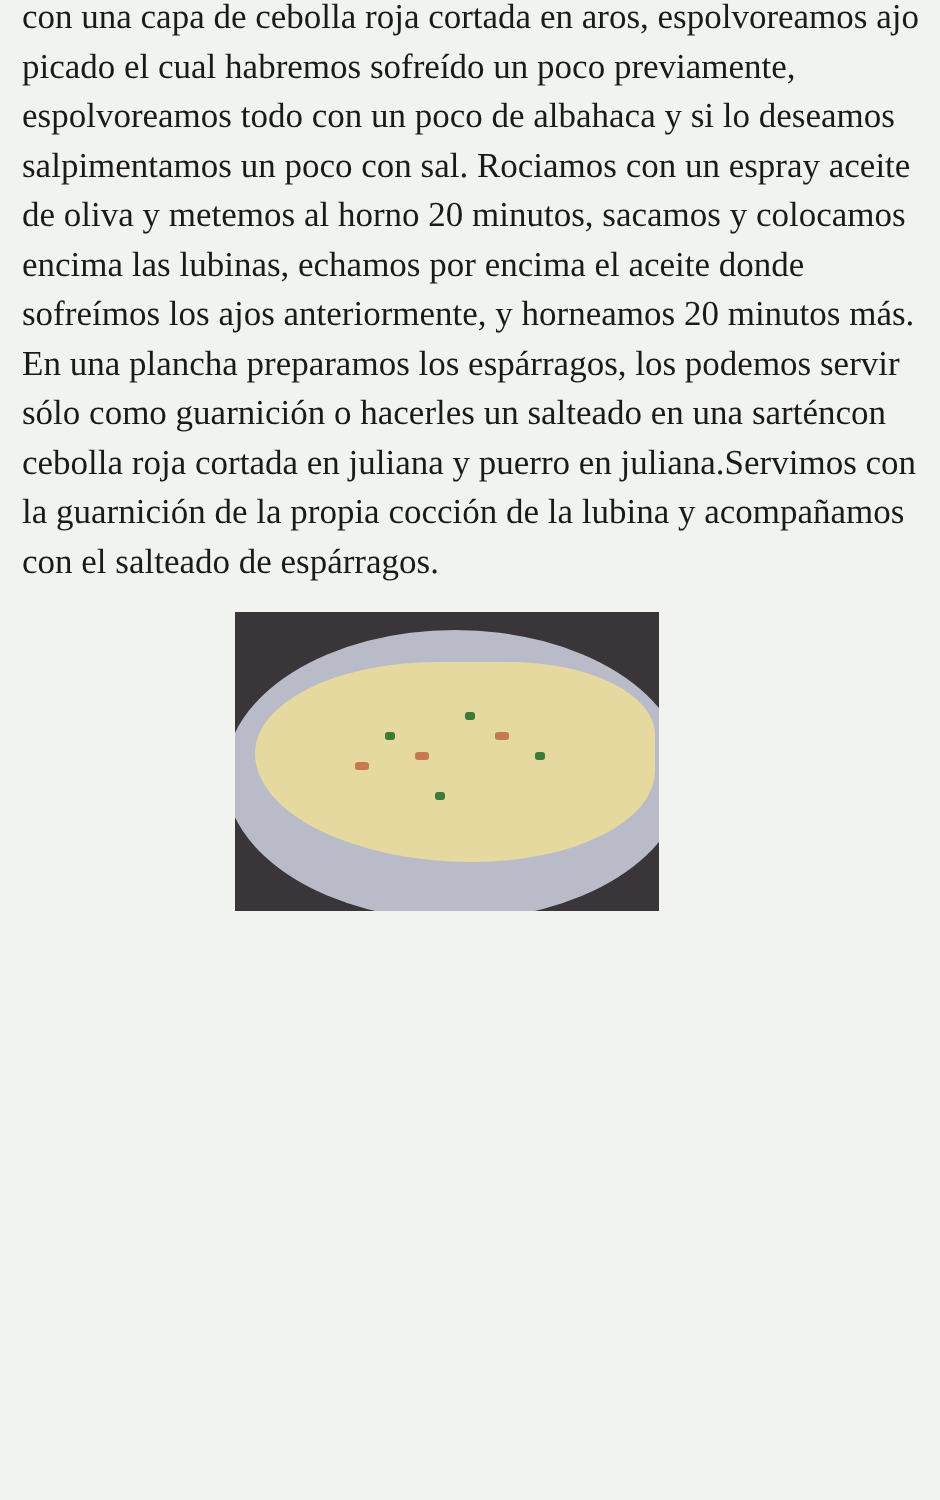con una capa de cebolla roja cortada en aros, espolvoreamos ajo picado el cual habremos sofreído un poco previamente, espolvoreamos todo con un poco de albahaca y si lo deseamos salpimentamos un poco con sal. Rociamos con un espray aceite de oliva y metemos al horno 20 minutos, sacamos y colocamos encima las lubinas, echamos por encima el aceite donde sofreímos los ajos anteriormente, y horneamos 20 minutos más.
En una plancha preparamos los espárragos, los podemos servir sólo como guarnición o hacerles un salteado en una sarténcon cebolla roja cortada en juliana y puerro en juliana.Servimos con la guarnición de la propia cocción de la lubina y acompañamos con el salteado de espárragos.